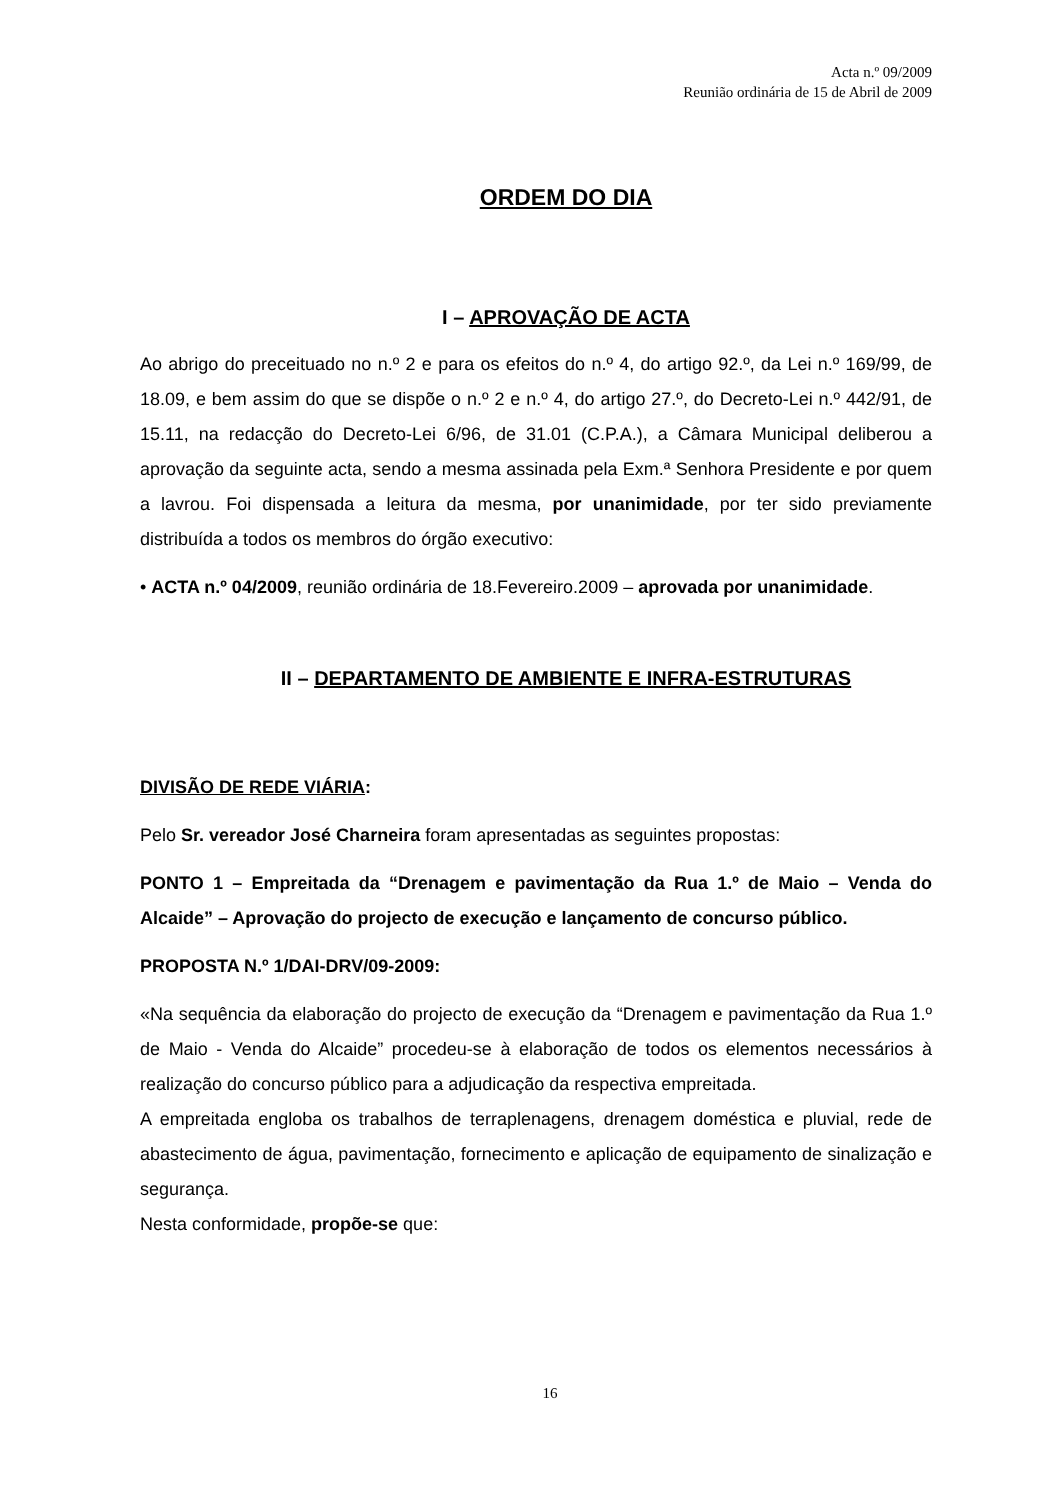Acta n.º 09/2009
Reunião ordinária de 15 de Abril de 2009
ORDEM DO DIA
I – APROVAÇÃO DE ACTA
Ao abrigo do preceituado no n.º 2 e para os efeitos do n.º 4, do artigo 92.º, da Lei n.º 169/99, de 18.09, e bem assim do que se dispõe o n.º 2 e n.º 4, do artigo 27.º, do Decreto-Lei n.º 442/91, de 15.11, na redacção do Decreto-Lei 6/96, de 31.01 (C.P.A.), a Câmara Municipal deliberou a aprovação da seguinte acta, sendo a mesma assinada pela Exm.ª Senhora Presidente e por quem a lavrou. Foi dispensada a leitura da mesma, por unanimidade, por ter sido previamente distribuída a todos os membros do órgão executivo:
• ACTA n.º 04/2009, reunião ordinária de 18.Fevereiro.2009 – aprovada por unanimidade.
II – DEPARTAMENTO DE AMBIENTE E INFRA-ESTRUTURAS
DIVISÃO DE REDE VIÁRIA:
Pelo Sr. vereador José Charneira foram apresentadas as seguintes propostas:
PONTO 1 – Empreitada da “Drenagem e pavimentação da Rua 1.º de Maio – Venda do Alcaide” – Aprovação do projecto de execução e lançamento de concurso público.
PROPOSTA N.º 1/DAI-DRV/09-2009:
«Na sequência da elaboração do projecto de execução da “Drenagem e pavimentação da Rua 1.º de Maio - Venda do Alcaide” procedeu-se à elaboração de todos os elementos necessários à realização do concurso público para a adjudicação da respectiva empreitada.
A empreitada engloba os trabalhos de terraplenagens, drenagem doméstica e pluvial, rede de abastecimento de água, pavimentação, fornecimento e aplicação de equipamento de sinalização e segurança.
Nesta conformidade, propõe-se que:
16